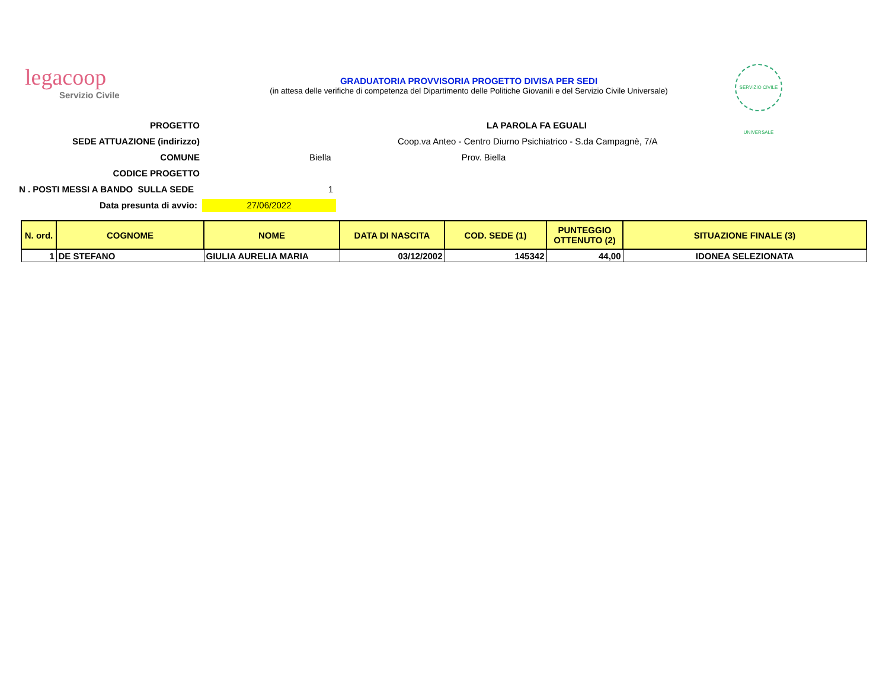legacoop
Servizio Civile
GRADUATORIA PROVVISORIA PROGETTO DIVISA PER SEDI
(in attesa delle verifiche di competenza del Dipartimento delle Politiche Giovanili e del Servizio Civile Universale)
SERVIZIO CIVILE UNIVERSALE
PROGETTO LA PAROLA FA EGUALI
SEDE ATTUAZIONE (indirizzo)
Coop.va Anteo - Centro Diurno Psichiatrico - S.da Campagnè, 7/A
COMUNE Biella Prov. Biella
CODICE PROGETTO
N . POSTI MESSI A BANDO SULLA SEDE 1
Data presunta di avvio:
27/06/2022
| N. ord. | COGNOME | NOME | DATA DI NASCITA | COD. SEDE (1) | PUNTEGGIO OTTENUTO (2) | SITUAZIONE FINALE (3) |
| --- | --- | --- | --- | --- | --- | --- |
| 1 | DE STEFANO | GIULIA AURELIA MARIA | 03/12/2002 | 145342 | 44,00 | IDONEA SELEZIONATA |